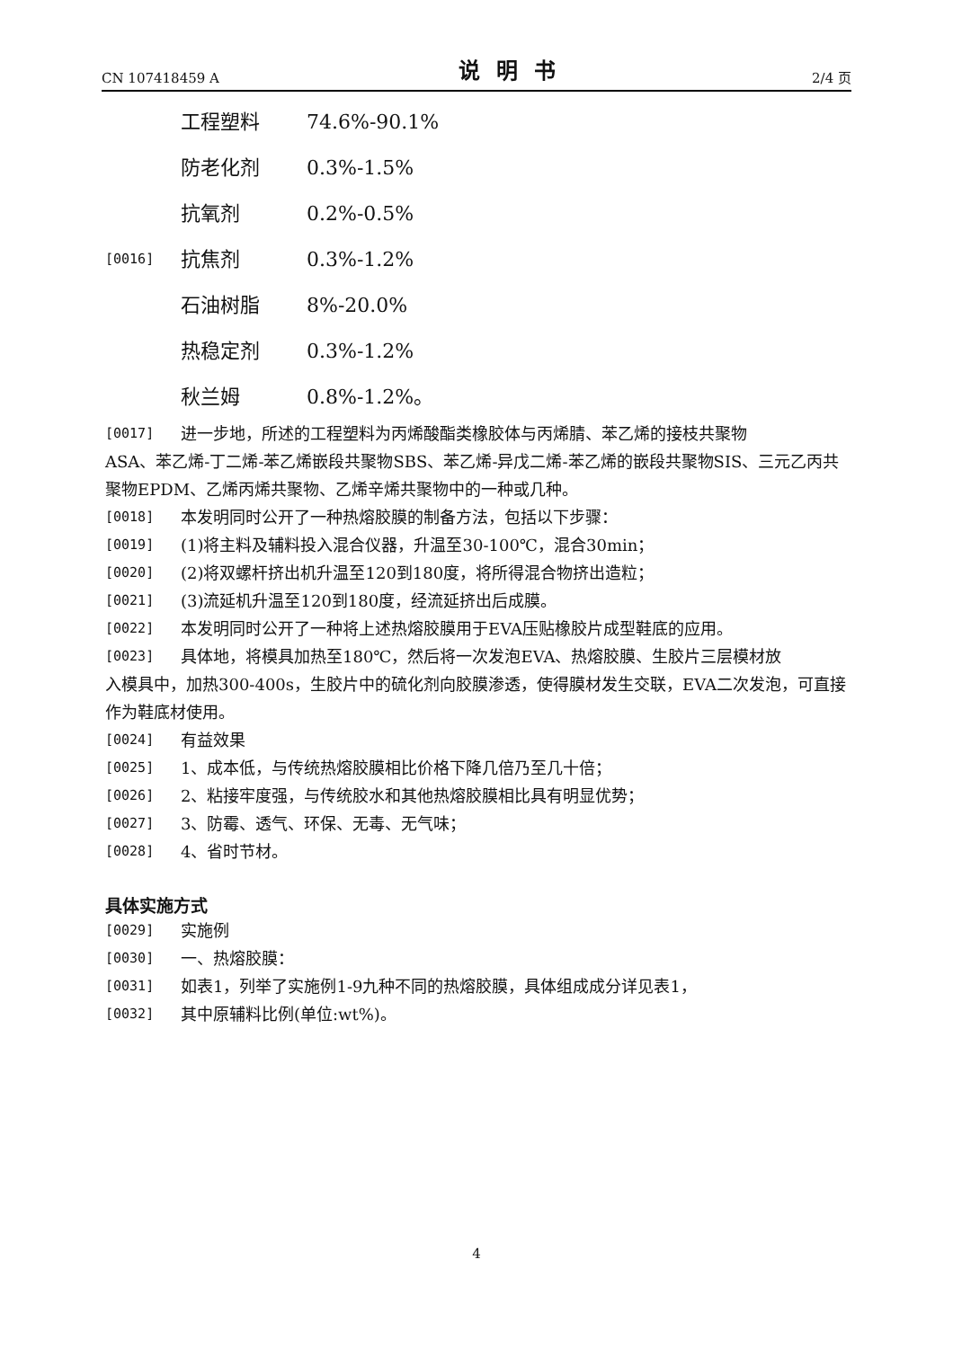CN 107418459 A
说明书
2/4 页
工程塑料 74.6%-90.1%
防老化剂 0.3%-1.5%
抗氧剂 0.2%-0.5%
[0016]
抗焦剂 0.3%-1.2%
石油树脂 8%-20.0%
热稳定剂 0.3%-1.2%
秋兰姆 0.8%-1.2%。
[0017]
进一步地，所述的工程塑料为丙烯酸酯类橡胶体与丙烯腈、苯乙烯的接枝共聚物
ASA、苯乙烯-丁二烯-苯乙烯嵌段共聚物SBS、苯乙烯-异戊二烯-苯乙烯的嵌段共聚物SIS、三元乙丙共聚物EPDM、乙烯丙烯共聚物、乙烯辛烯共聚物中的一种或几种。
[0018]
本发明同时公开了一种热熔胶膜的制备方法，包括以下步骤：
[0019]
(1)将主料及辅料投入混合仪器，升温至30-100℃，混合30min；
[0020]
(2)将双螺杆挤出机升温至120到180度，将所得混合物挤出造粒；
[0021]
(3)流延机升温至120到180度，经流延挤出后成膜。
[0022]
本发明同时公开了一种将上述热熔胶膜用于EVA压贴橡胶片成型鞋底的应用。
[0023]
具体地，将模具加热至180℃，然后将一次发泡EVA、热熔胶膜、生胶片三层模材放
入模具中，加热300-400s，生胶片中的硫化剂向胶膜渗透，使得膜材发生交联，EVA二次发泡，可直接作为鞋底材使用。
[0024]
有益效果
[0025]
1、成本低，与传统热熔胶膜相比价格下降几倍乃至几十倍；
[0026]
2、粘接牢度强，与传统胶水和其他热熔胶膜相比具有明显优势；
[0027]
3、防霉、透气、环保、无毒、无气味；
[0028]
4、省时节材。
具体实施方式
[0029]
实施例
[0030]
一、热熔胶膜：
[0031]
如表1，列举了实施例1-9九种不同的热熔胶膜，具体组成成分详见表1，
[0032]
其中原辅料比例(单位:wt%)。
4